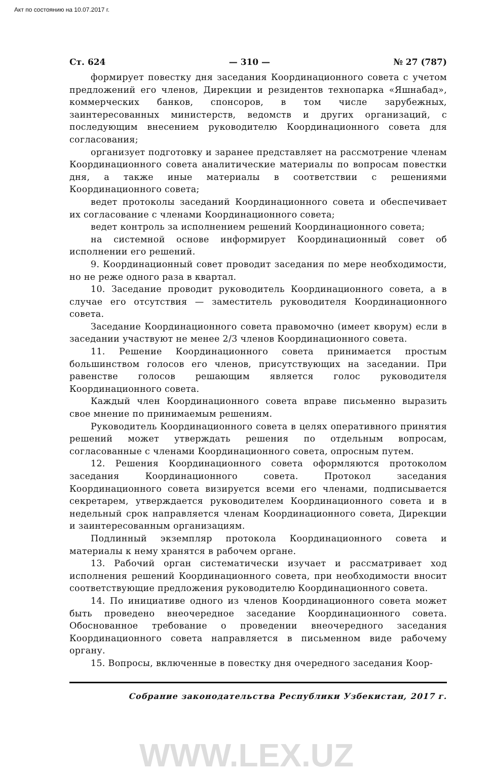Акт по состоянию на 10.07.2017 г.
Ст. 624 — 310 — № 27 (787)
формирует повестку дня заседания Координационного совета с учетом предложений его членов, Дирекции и резидентов технопарка «Яшнабад», коммерческих банков, спонсоров, в том числе зарубежных, заинтересованных министерств, ведомств и других организаций, с последующим внесением руководителю Координационного совета для согласования;
организует подготовку и заранее представляет на рассмотрение членам Координационного совета аналитические материалы по вопросам повестки дня, а также иные материалы в соответствии с решениями Координационного совета;
ведет протоколы заседаний Координационного совета и обеспечивает их согласование с членами Координационного совета;
ведет контроль за исполнением решений Координационного совета;
на системной основе информирует Координационный совет об исполнении его решений.
9. Координационный совет проводит заседания по мере необходимости, но не реже одного раза в квартал.
10. Заседание проводит руководитель Координационного совета, а в случае его отсутствия — заместитель руководителя Координационного совета.
Заседание Координационного совета правомочно (имеет кворум) если в заседании участвуют не менее 2/3 членов Координационного совета.
11. Решение Координационного совета принимается простым большинством голосов его членов, присутствующих на заседании. При равенстве голосов решающим является голос руководителя Координационного совета.
Каждый член Координационного совета вправе письменно выразить свое мнение по принимаемым решениям.
Руководитель Координационного совета в целях оперативного принятия решений может утверждать решения по отдельным вопросам, согласованные с членами Координационного совета, опросным путем.
12. Решения Координационного совета оформляются протоколом заседания Координационного совета. Протокол заседания Координационного совета визируется всеми его членами, подписывается секретарем, утверждается руководителем Координационного совета и в недельный срок направляется членам Координационного совета, Дирекции и заинтересованным организациям.
Подлинный экземпляр протокола Координационного совета и материалы к нему хранятся в рабочем органе.
13. Рабочий орган систематически изучает и рассматривает ход исполнения решений Координационного совета, при необходимости вносит соответствующие предложения руководителю Координационного совета.
14. По инициативе одного из членов Координационного совета может быть проведено внеочередное заседание Координационного совета. Обоснованное требование о проведении внеочередного заседания Координационного совета направляется в письменном виде рабочему органу.
15. Вопросы, включенные в повестку дня очередного заседания Коор-
Собрание законодательства Республики Узбекистан, 2017 г.
WWW.LEX.UZ